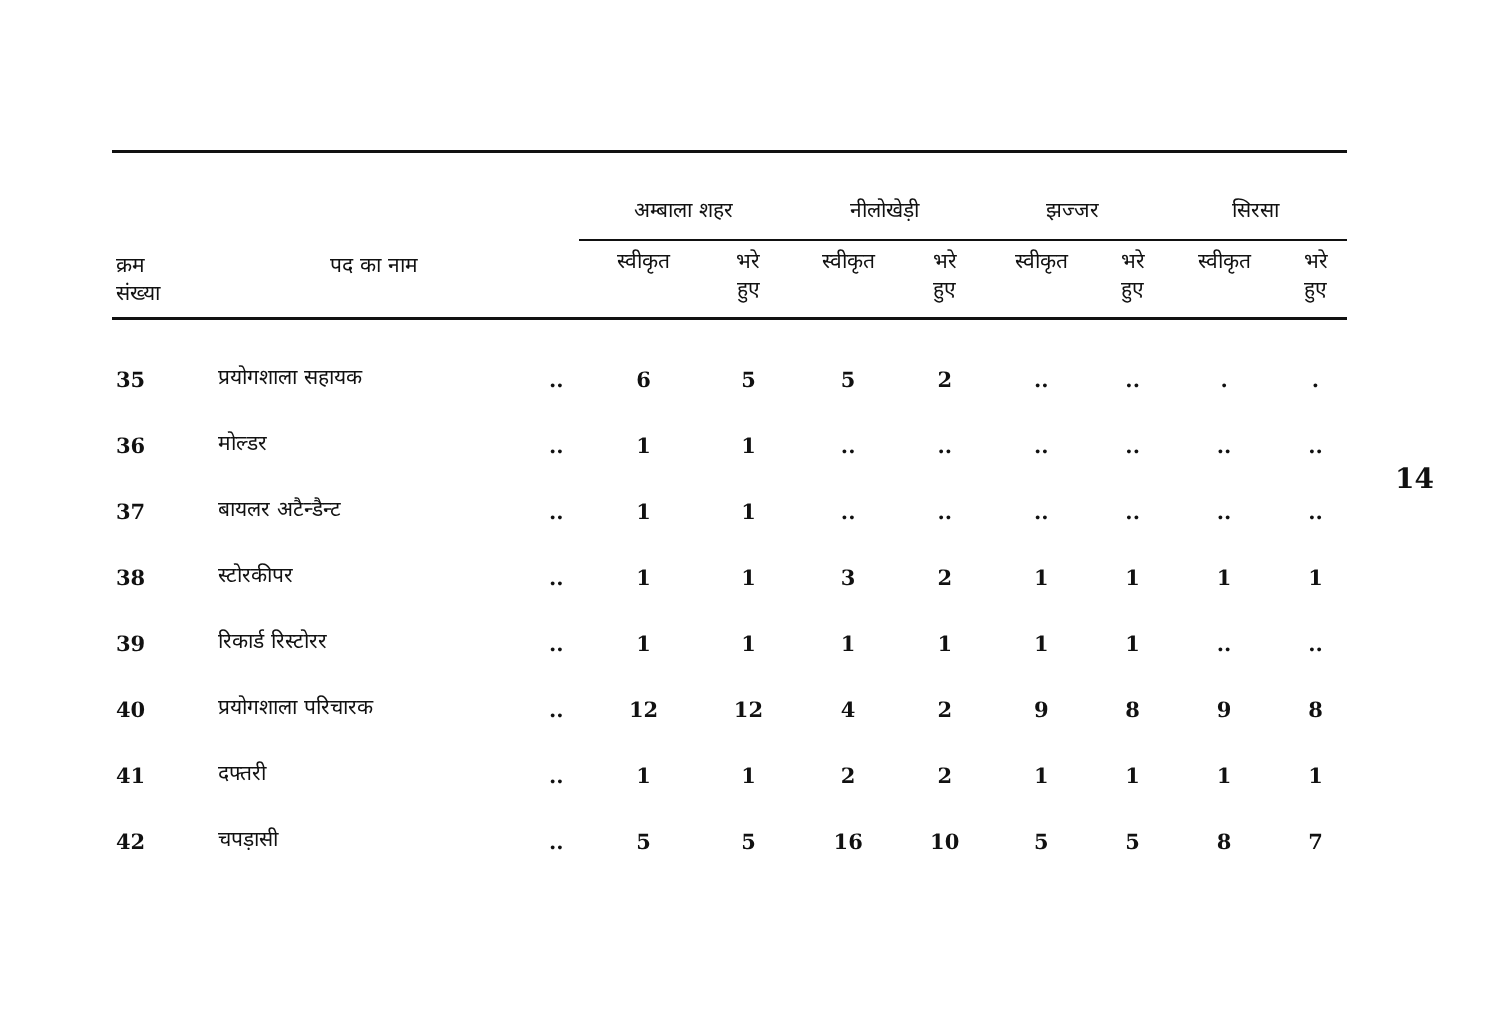| क्रम संख्या | पद का नाम | | अम्बाला शहर | | नीलोखेड़ी | | झज्जर | | सिरसा | |
| --- | --- | --- | --- | --- | --- | --- | --- | --- | --- | --- |
| | | | स्वीकृत | भरे हुए | स्वीकृत | भरे हुए | स्वीकृत | भरे हुए | स्वीकृत | भरे हुए |
| 35 | प्रयोगशाला सहायक | .. | 6 | 5 | 5 | 2 | .. | .. | . | . |
| 36 | मोल्डर | .. | 1 | 1 | .. | .. | .. | .. | .. | .. |
| 37 | बायलर अटैन्डैन्ट | .. | 1 | 1 | .. | .. | .. | .. | .. | .. |
| 38 | स्टोरकीपर | .. | 1 | 1 | 3 | 2 | 1 | 1 | 1 | 1 |
| 39 | रिकार्ड रिस्टोरर | .. | 1 | 1 | 1 | 1 | 1 | 1 | .. | .. |
| 40 | प्रयोगशाला परिचारक | .. | 12 | 12 | 4 | 2 | 9 | 8 | 9 | 8 |
| 41 | दफ्तरी | .. | 1 | 1 | 2 | 2 | 1 | 1 | 1 | 1 |
| 42 | चपड़ासी | .. | 5 | 5 | 16 | 10 | 5 | 5 | 8 | 7 |
14